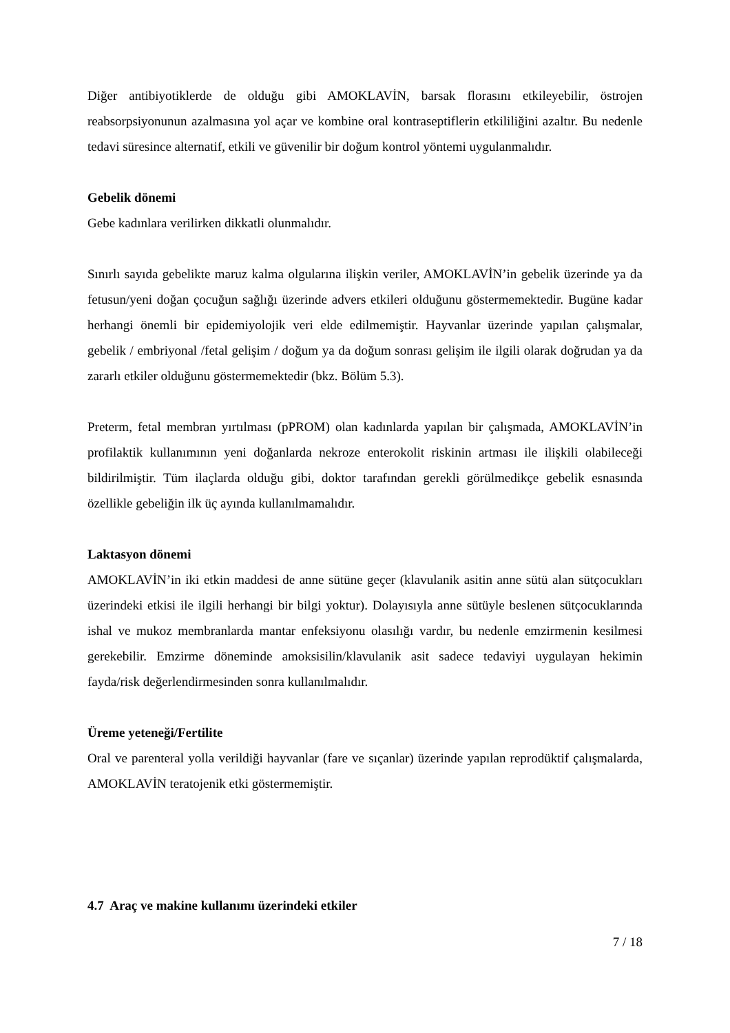Diğer antibiyotiklerde de olduğu gibi AMOKLAVİN, barsak florasını etkileyebilir, östrojen reabsorpsiyonunun azalmasına yol açar ve kombine oral kontraseptiflerin etkililiğini azaltır. Bu nedenle tedavi süresince alternatif, etkili ve güvenilir bir doğum kontrol yöntemi uygulanmalıdır.
Gebelik dönemi
Gebe kadınlara verilirken dikkatli olunmalıdır.
Sınırlı sayıda gebelikte maruz kalma olgularına ilişkin veriler, AMOKLAVİN’in gebelik üzerinde ya da fetusun/yeni doğan çocuğun sağlığı üzerinde advers etkileri olduğunu göstermemektedir. Bugüne kadar herhangi önemli bir epidemiyolojik veri elde edilmemiştir. Hayvanlar üzerinde yapılan çalışmalar, gebelik / embriyonal /fetal gelişim / doğum ya da doğum sonrası gelişim ile ilgili olarak doğrudan ya da zararlı etkiler olduğunu göstermemektedir (bkz. Bölüm 5.3).
Preterm, fetal membran yırtılması (pPROM) olan kadınlarda yapılan bir çalışmada, AMOKLAVİN’in profilaktik kullanımının yeni doğanlarda nekroze enterokolit riskinin artması ile ilişkili olabileceği bildirilmiştir. Tüm ilaçlarda olduğu gibi, doktor tarafından gerekli görülmedikçe gebelik esnasında özellikle gebeliğin ilk üç ayında kullanılmamalıdır.
Laktasyon dönemi
AMOKLAVİN’in iki etkin maddesi de anne sütüne geçer (klavulanik asitin anne sütü alan sütçocukları üzerindeki etkisi ile ilgili herhangi bir bilgi yoktur). Dolayısıyla anne sütüyle beslenen sütçocuklarında ishal ve mukoz membranlarda mantar enfeksiyonu olasılığı vardır, bu nedenle emzirmenin kesilmesi gerekebilir. Emzirme döneminde amoksisilin/klavulanik asit sadece tedaviyi uygulayan hekimin fayda/risk değerlendirmesinden sonra kullanılmalıdır.
Üreme yeteneği/Fertilite
Oral ve parenteral yolla verildiği hayvanlar (fare ve sıçanlar) üzerinde yapılan reprodüktif çalışmalarda, AMOKLAVİN teratojenik etki göstermemiştir.
4.7 Araç ve makine kullanımı üzerindeki etkiler
7 / 18